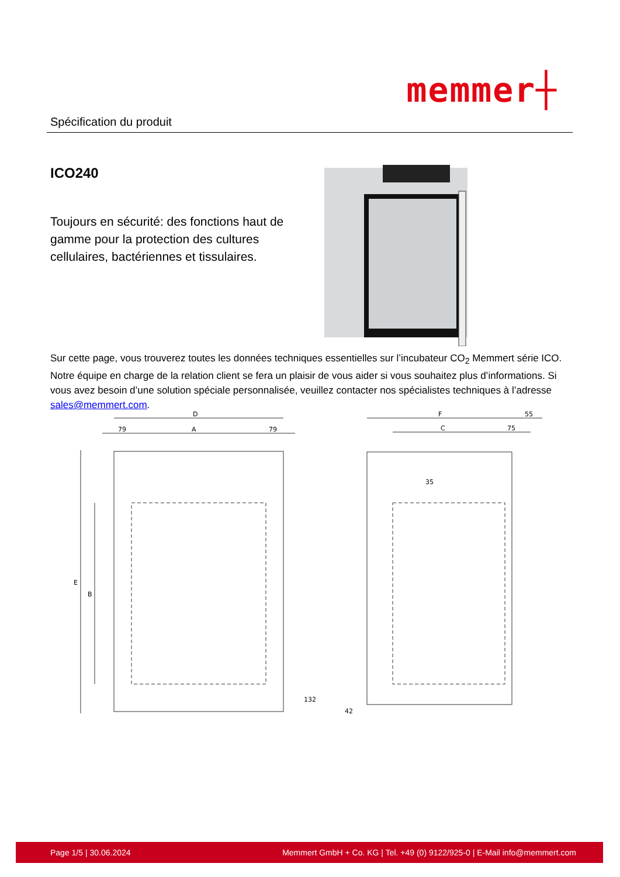Spécification du produit
memmer┼
ICO240
Toujours en sécurité: des fonctions haut de gamme pour la protection des cultures cellulaires, bactériennes et tissulaires.
Sur cette page, vous trouverez toutes les données techniques essentielles sur l’incubateur CO<sub>2</sub> Memmert série ICO. Notre équipe en charge de la relation client se fera un plaisir de vous aider si vous souhaitez plus d’informations. Si vous avez besoin d’une solution spéciale personnalisée, veuillez contacter nos spécialistes techniques à l’adresse sales@memmert.com.
D
79
A
79
E
B
132
F
55
C
75
35
42
Page 1/5 | 30.06.2024 Memmert GmbH + Co. KG | Tel. +49 (0) 9122/925-0 | E-Mail info@memmert.com